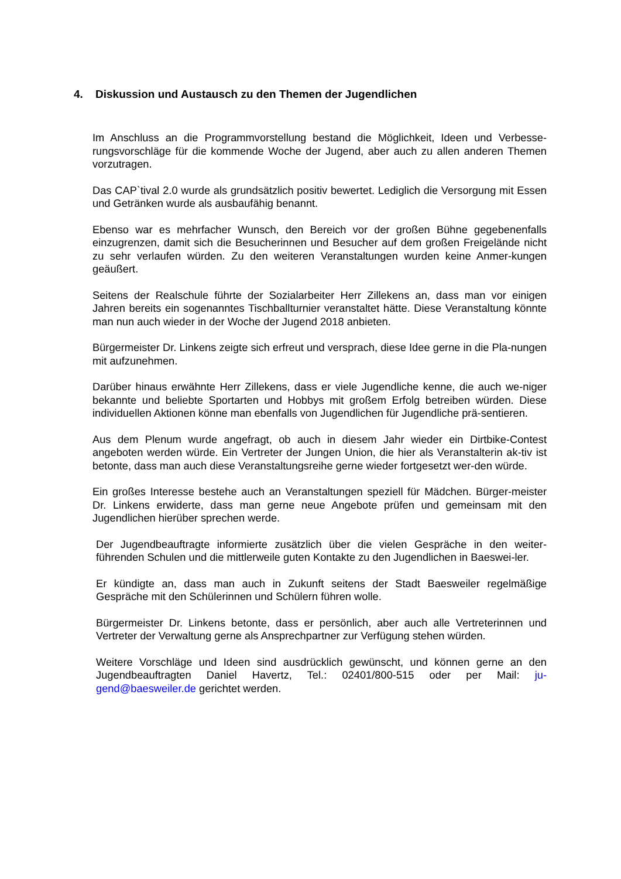4. Diskussion und Austausch zu den Themen der Jugendlichen
Im Anschluss an die Programmvorstellung bestand die Möglichkeit, Ideen und Verbesse-rungsvorschläge für die kommende Woche der Jugend, aber auch zu allen anderen Themen vorzutragen.
Das CAP`tival 2.0 wurde als grundsätzlich positiv bewertet. Lediglich die Versorgung mit Essen und Getränken wurde als ausbaufähig benannt.
Ebenso war es mehrfacher Wunsch, den Bereich vor der großen Bühne gegebenenfalls einzugrenzen, damit sich die Besucherinnen und Besucher auf dem großen Freigelände nicht zu sehr verlaufen würden. Zu den weiteren Veranstaltungen wurden keine Anmer-kungen geäußert.
Seitens der Realschule führte der Sozialarbeiter Herr Zillekens an, dass man vor einigen Jahren bereits ein sogenanntes Tischballturnier veranstaltet hätte. Diese Veranstaltung könnte man nun auch wieder in der Woche der Jugend 2018 anbieten.
Bürgermeister Dr. Linkens zeigte sich erfreut und versprach, diese Idee gerne in die Pla-nungen mit aufzunehmen.
Darüber hinaus erwähnte Herr Zillekens, dass er viele Jugendliche kenne, die auch we-niger bekannte und beliebte Sportarten und Hobbys mit großem Erfolg betreiben würden. Diese individuellen Aktionen könne man ebenfalls von Jugendlichen für Jugendliche prä-sentieren.
Aus dem Plenum wurde angefragt, ob auch in diesem Jahr wieder ein Dirtbike-Contest angeboten werden würde. Ein Vertreter der Jungen Union, die hier als Veranstalterin ak-tiv ist betonte, dass man auch diese Veranstaltungsreihe gerne wieder fortgesetzt wer-den würde.
Ein großes Interesse bestehe auch an Veranstaltungen speziell für Mädchen. Bürger-meister Dr. Linkens erwiderte, dass man gerne neue Angebote prüfen und gemeinsam mit den Jugendlichen hierüber sprechen werde.
Der Jugendbeauftragte informierte zusätzlich über die vielen Gespräche in den weiter-führenden Schulen und die mittlerweile guten Kontakte zu den Jugendlichen in Baeswei-ler.
Er kündigte an, dass man auch in Zukunft seitens der Stadt Baesweiler regelmäßige Gespräche mit den Schülerinnen und Schülern führen wolle.
Bürgermeister Dr. Linkens betonte, dass er persönlich, aber auch alle Vertreterinnen und Vertreter der Verwaltung gerne als Ansprechpartner zur Verfügung stehen würden.
Weitere Vorschläge und Ideen sind ausdrücklich gewünscht, und können gerne an den Jugendbeauftragten Daniel Havertz, Tel.: 02401/800-515 oder per Mail: ju-gend@baesweiler.de gerichtet werden.